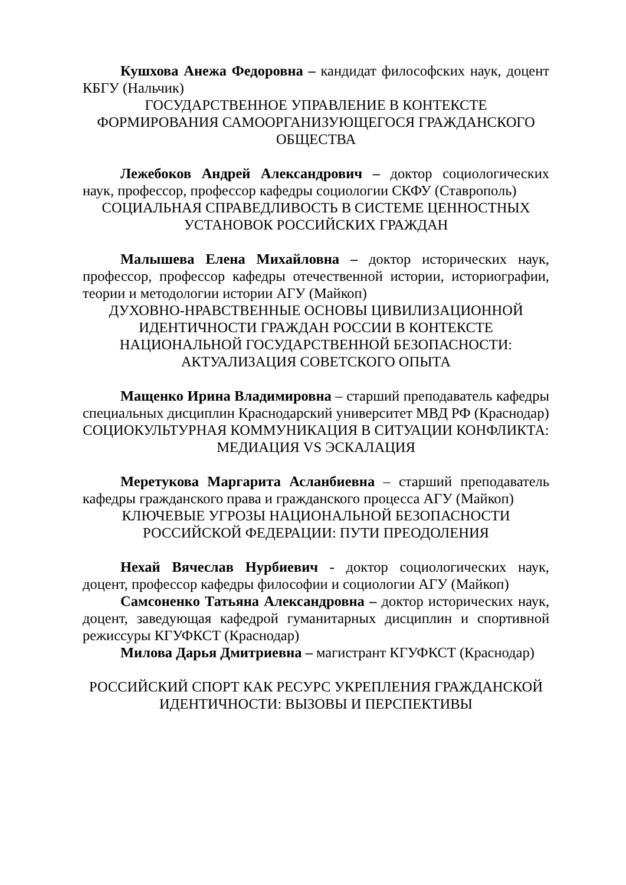Кушхова Анежа Федоровна – кандидат философских наук, доцент КБГУ (Нальчик)
ГОСУДАРСТВЕННОЕ УПРАВЛЕНИЕ В КОНТЕКСТЕ ФОРМИРОВАНИЯ САМООРГАНИЗУЮЩЕГОСЯ ГРАЖДАНСКОГО ОБЩЕСТВА
Лежебоков Андрей Александрович – доктор социологических наук, профессор, профессор кафедры социологии СКФУ (Ставрополь)
СОЦИАЛЬНАЯ СПРАВЕДЛИВОСТЬ В СИСТЕМЕ ЦЕННОСТНЫХ УСТАНОВОК РОССИЙСКИХ ГРАЖДАН
Малышева Елена Михайловна – доктор исторических наук, профессор, профессор кафедры отечественной истории, историографии, теории и методологии истории АГУ (Майкоп)
ДУХОВНО-НРАВСТВЕННЫЕ ОСНОВЫ ЦИВИЛИЗАЦИОННОЙ ИДЕНТИЧНОСТИ ГРАЖДАН РОССИИ В КОНТЕКСТЕ НАЦИОНАЛЬНОЙ ГОСУДАРСТВЕННОЙ БЕЗОПАСНОСТИ: АКТУАЛИЗАЦИЯ СОВЕТСКОГО ОПЫТА
Мащенко Ирина Владимировна – старший преподаватель кафедры специальных дисциплин Краснодарский университет МВД РФ (Краснодар)
СОЦИОКУЛЬТУРНАЯ КОММУНИКАЦИЯ В СИТУАЦИИ КОНФЛИКТА: МЕДИАЦИЯ VS ЭСКАЛАЦИЯ
Меретукова Маргарита Асланбиевна – старший преподаватель кафедры гражданского права и гражданского процесса АГУ (Майкоп)
КЛЮЧЕВЫЕ УГРОЗЫ НАЦИОНАЛЬНОЙ БЕЗОПАСНОСТИ РОССИЙСКОЙ ФЕДЕРАЦИИ: ПУТИ ПРЕОДОЛЕНИЯ
Нехай Вячеслав Нурбиевич - доктор социологических наук, доцент, профессор кафедры философии и социологии АГУ (Майкоп)
Самсоненко Татьяна Александровна – доктор исторических наук, доцент, заведующая кафедрой гуманитарных дисциплин и спортивной режиссуры КГУФКСТ (Краснодар)
Милова Дарья Дмитриевна – магистрант КГУФКСТ (Краснодар)
РОССИЙСКИЙ СПОРТ КАК РЕСУРС УКРЕПЛЕНИЯ ГРАЖДАНСКОЙ ИДЕНТИЧНОСТИ: ВЫЗОВЫ И ПЕРСПЕКТИВЫ